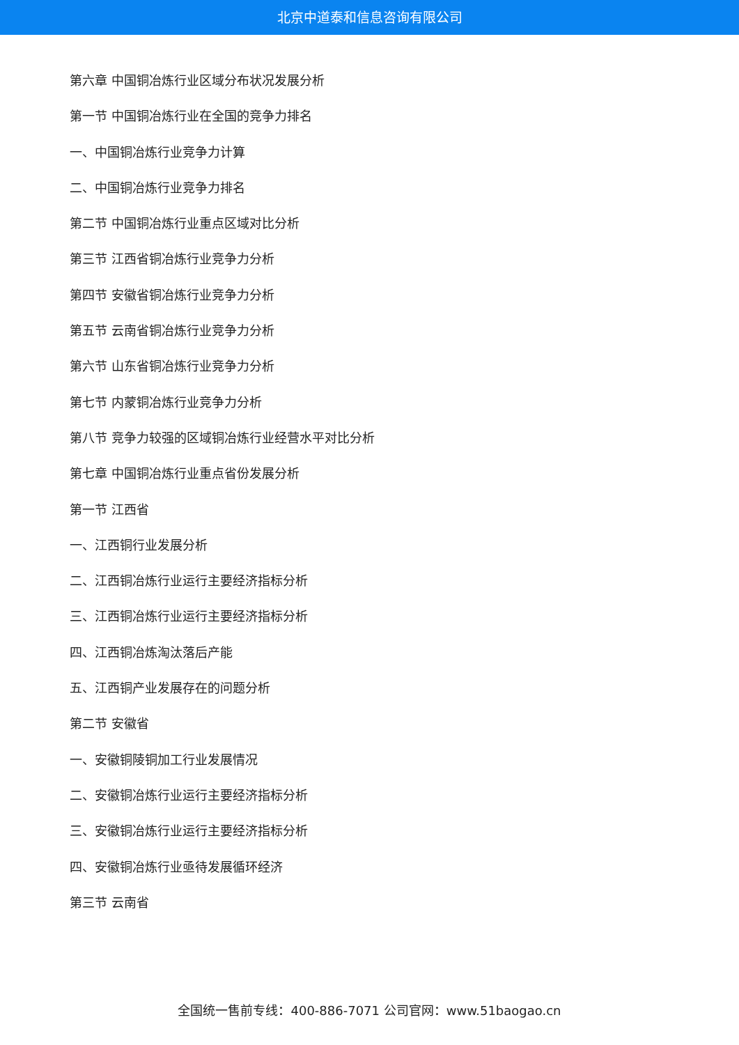北京中道泰和信息咨询有限公司
第六章 中国铜冶炼行业区域分布状况发展分析
第一节 中国铜冶炼行业在全国的竞争力排名
一、中国铜冶炼行业竞争力计算
二、中国铜冶炼行业竞争力排名
第二节 中国铜冶炼行业重点区域对比分析
第三节 江西省铜冶炼行业竞争力分析
第四节 安徽省铜冶炼行业竞争力分析
第五节 云南省铜冶炼行业竞争力分析
第六节 山东省铜冶炼行业竞争力分析
第七节 内蒙铜冶炼行业竞争力分析
第八节 竞争力较强的区域铜冶炼行业经营水平对比分析
第七章 中国铜冶炼行业重点省份发展分析
第一节 江西省
一、江西铜行业发展分析
二、江西铜冶炼行业运行主要经济指标分析
三、江西铜冶炼行业运行主要经济指标分析
四、江西铜冶炼淘汰落后产能
五、江西铜产业发展存在的问题分析
第二节 安徽省
一、安徽铜陵铜加工行业发展情况
二、安徽铜冶炼行业运行主要经济指标分析
三、安徽铜冶炼行业运行主要经济指标分析
四、安徽铜冶炼行业亟待发展循环经济
第三节 云南省
全国统一售前专线：400-886-7071 公司官网：www.51baogao.cn